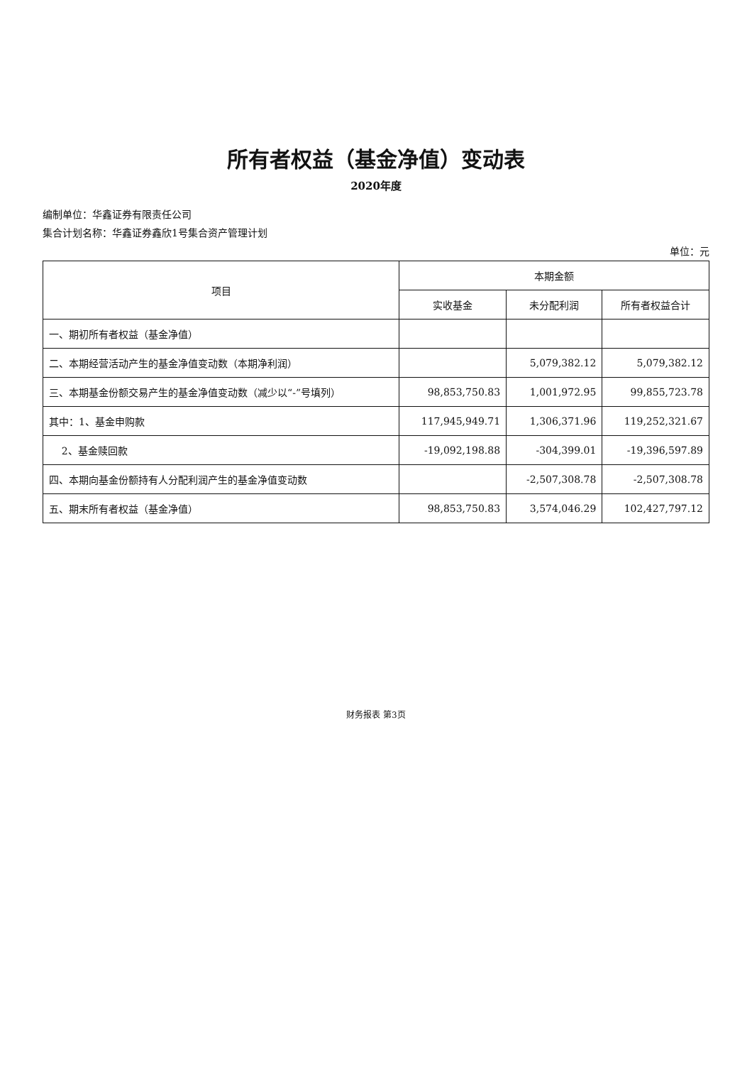所有者权益（基金净值）变动表
2020年度
编制单位：华鑫证券有限责任公司
集合计划名称：华鑫证券鑫欣1号集合资产管理计划
单位：元
| 项目 | 本期金额 | | |
| --- | --- | --- | --- |
| | 实收基金 | 未分配利润 | 所有者权益合计 |
| 一、期初所有者权益（基金净值） | | | |
| 二、本期经营活动产生的基金净值变动数（本期净利润） | | 5,079,382.12 | 5,079,382.12 |
| 三、本期基金份额交易产生的基金净值变动数（减少以“-”号填列） | 98,853,750.83 | 1,001,972.95 | 99,855,723.78 |
| 其中：1、基金申购款 | 117,945,949.71 | 1,306,371.96 | 119,252,321.67 |
| 2、基金赎回款 | -19,092,198.88 | -304,399.01 | -19,396,597.89 |
| 四、本期向基金份额持有人分配利润产生的基金净值变动数 | | -2,507,308.78 | -2,507,308.78 |
| 五、期末所有者权益（基金净值） | 98,853,750.83 | 3,574,046.29 | 102,427,797.12 |
财务报表 第3页